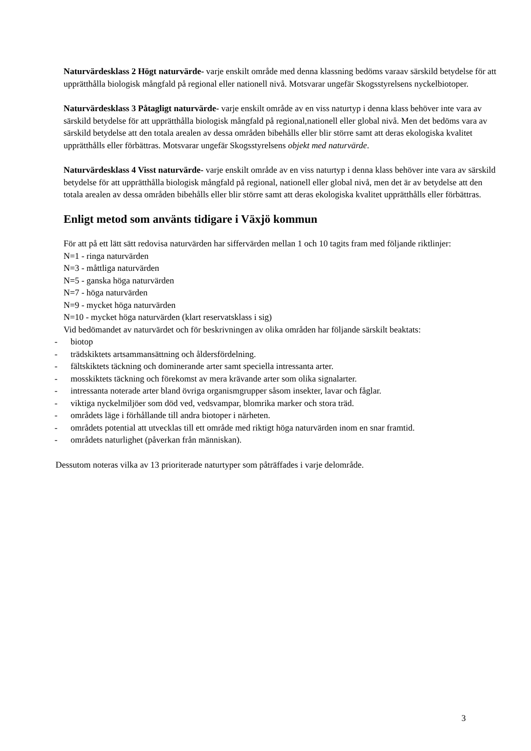Naturvärdesklass 2 Högt naturvärde- varje enskilt område med denna klassning bedöms varaav särskild betydelse för att upprätthålla biologisk mångfald på regional eller nationell nivå. Motsvarar ungefär Skogsstyrelsens nyckelbiotoper.
Naturvärdesklass 3 Påtagligt naturvärde- varje enskilt område av en viss naturtyp i denna klass behöver inte vara av särskild betydelse för att upprätthålla biologisk mångfald på regional,nationell eller global nivå. Men det bedöms vara av särskild betydelse att den totala arealen av dessa områden bibehålls eller blir större samt att deras ekologiska kvalitet upprätthålls eller förbättras. Motsvarar ungefär Skogsstyrelsens objekt med naturvärde.
Naturvärdesklass 4 Visst naturvärde- varje enskilt område av en viss naturtyp i denna klass behöver inte vara av särskild betydelse för att upprätthålla biologisk mångfald på regional, nationell eller global nivå, men det är av betydelse att den totala arealen av dessa områden bibehålls eller blir större samt att deras ekologiska kvalitet upprätthålls eller förbättras.
Enligt metod som använts tidigare i Växjö kommun
För att på ett lätt sätt redovisa naturvärden har siffervärden mellan 1 och 10 tagits fram med följande riktlinjer:
N=1 - ringa naturvärden
N=3 - måttliga naturvärden
N=5 - ganska höga naturvärden
N=7 - höga naturvärden
N=9 - mycket höga naturvärden
N=10 - mycket höga naturvärden (klart reservatsklass i sig)
Vid bedömandet av naturvärdet och för beskrivningen av olika områden har följande särskilt beaktats:
- biotop
- trädskiktets artsammansättning och åldersfördelning.
- fältskiktets täckning och dominerande arter samt speciella intressanta arter.
- mosskiktets täckning och förekomst av mera krävande arter som olika signalarter.
- intressanta noterade arter bland övriga organismgrupper såsom insekter, lavar och fåglar.
- viktiga nyckelmiljöer som död ved, vedsvampar, blomrika marker och stora träd.
- områdets läge i förhållande till andra biotoper i närheten.
- områdets potential att utvecklas till ett område med riktigt höga naturvärden inom en snar framtid.
- områdets naturlighet (påverkan från människan).
Dessutom noteras vilka av 13 prioriterade naturtyper som påträffades i varje delområde.
3